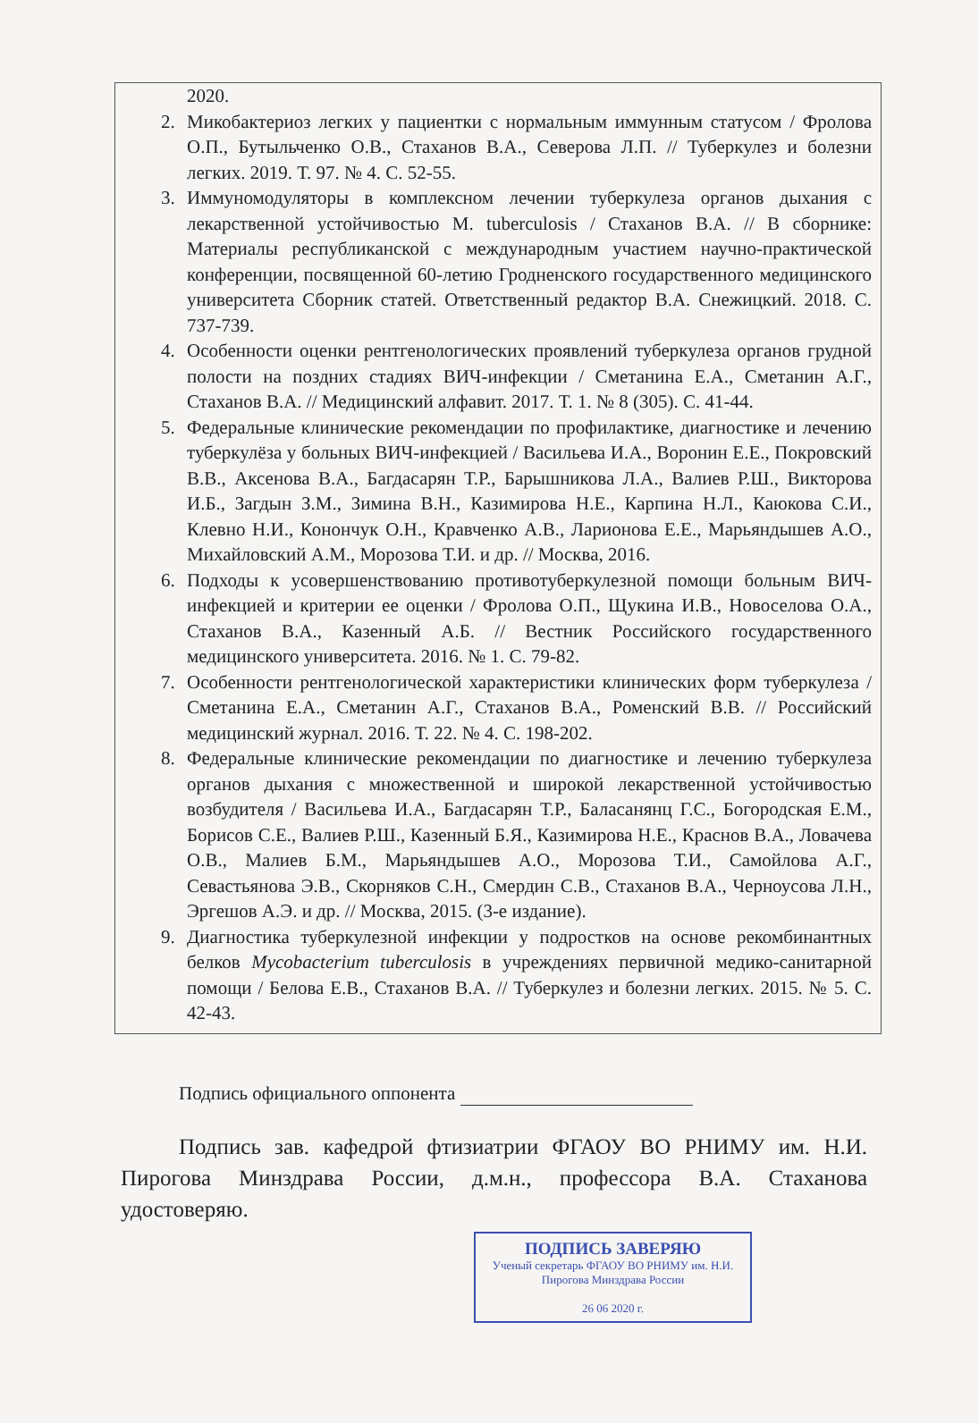2020.
2. Микобактериоз легких у пациентки с нормальным иммунным статусом / Фролова О.П., Бутыльченко О.В., Стаханов В.А., Северова Л.П. // Туберкулез и болезни легких. 2019. Т. 97. № 4. С. 52-55.
3. Иммуномодуляторы в комплексном лечении туберкулеза органов дыхания с лекарственной устойчивостью M. tuberculosis / Стаханов В.А. // В сборнике: Материалы республиканской с международным участием научно-практической конференции, посвященной 60-летию Гродненского государственного медицинского университета Сборник статей. Ответственный редактор В.А. Снежицкий. 2018. С. 737-739.
4. Особенности оценки рентгенологических проявлений туберкулеза органов грудной полости на поздних стадиях ВИЧ-инфекции / Сметанина Е.А., Сметанин А.Г., Стаханов В.А. // Медицинский алфавит. 2017. Т. 1. № 8 (305). С. 41-44.
5. Федеральные клинические рекомендации по профилактике, диагностике и лечению туберкулёза у больных ВИЧ-инфекцией / Васильева И.А., Воронин Е.Е., Покровский В.В., Аксенова В.А., Багдасарян Т.Р., Барышникова Л.А., Валиев Р.Ш., Викторова И.Б., Загдын З.М., Зимина В.Н., Казимирова Н.Е., Карпина Н.Л., Каюкова С.И., Клевно Н.И., Конончук О.Н., Кравченко А.В., Ларионова Е.Е., Марьяндышев А.О., Михайловский А.М., Морозова Т.И. и др. // Москва, 2016.
6. Подходы к усовершенствованию противотуберкулезной помощи больным ВИЧ-инфекцией и критерии ее оценки / Фролова О.П., Щукина И.В., Новоселова О.А., Стаханов В.А., Казенный А.Б. // Вестник Российского государственного медицинского университета. 2016. № 1. С. 79-82.
7. Особенности рентгенологической характеристики клинических форм туберкулеза / Сметанина Е.А., Сметанин А.Г., Стаханов В.А., Роменский В.В. // Российский медицинский журнал. 2016. Т. 22. № 4. С. 198-202.
8. Федеральные клинические рекомендации по диагностике и лечению туберкулеза органов дыхания с множественной и широкой лекарственной устойчивостью возбудителя / Васильева И.А., Багдасарян Т.Р., Баласанянц Г.С., Богородская Е.М., Борисов С.Е., Валиев Р.Ш., Казенный Б.Я., Казимирова Н.Е., Краснов В.А., Ловачева О.В., Малиев Б.М., Марьяндышев А.О., Морозова Т.И., Самойлова А.Г., Севастьянова Э.В., Скорняков С.Н., Смердин С.В., Стаханов В.А., Черноусова Л.Н., Эргешов А.Э. и др. // Москва, 2015. (3-е издание).
9. Диагностика туберкулезной инфекции у подростков на основе рекомбинантных белков Mycobacterium tuberculosis в учреждениях первичной медико-санитарной помощи / Белова Е.В., Стаханов В.А. // Туберкулез и болезни легких. 2015. № 5. С. 42-43.
Подпись официального оппонента
Подпись зав. кафедрой фтизиатрии ФГАОУ ВО РНИМУ им. Н.И. Пирогова Минздрава России, д.м.н., профессора В.А. Стаханова удостоверяю.
ПОДПИСЬ ЗАВЕРЯЮ
Ученый секретарь ФГАОУ ВО РНИМУ им. Н.И. Пирогова Минздрава России
26 06 2020 г.